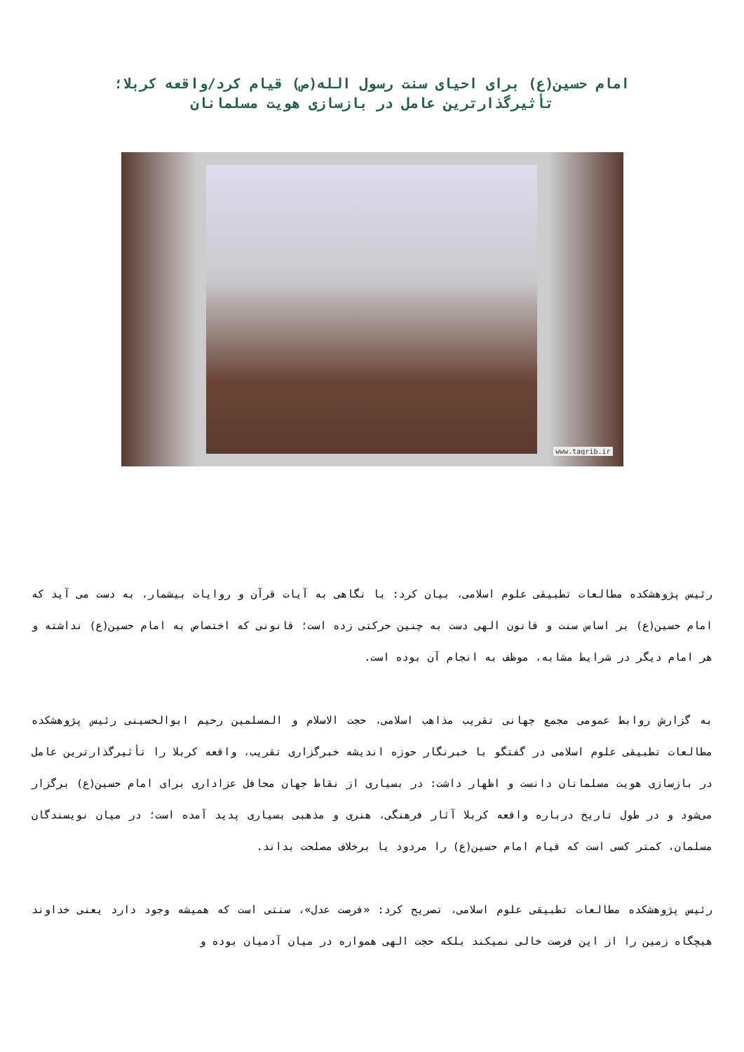امام حسین(ع) برای احیای سنت رسول الله(ص) قیام کرد/واقعه کربلا؛
تأثیرگذارترین عامل در بازسازی هویت مسلمانان
www.taqrib.ir
رئیس پژوهشکده مطالعات تطبیقی علوم اسلامی، بیان کرد: با نگاهی به آیات قرآن و روایات بیشمار، به دست می آید که امام حسین(ع) بر اساس سنت و قانون الهی دست به چنین حرکتی زده است؛ قانونی که اختصاص به امام حسین(ع) نداشته و هر امام دیگر در شرایط مشابه، موظف به انجام آن بوده است.
به گزارش روابط عمومی مجمع جهانی تقریب مذاهب اسلامی، حجت الاسلام و المسلمین رحیم ابوالحسینی رئیس پژوهشکده مطالعات تطبیقی علوم اسلامی در گفتگو با خبرنگار حوزه اندیشه خبرگزاری تقریب، واقعه کربلا را تأثیرگذارترین عامل در بازسازی هویت مسلمانان دانست و اظهار داشت: در بسیاری از نقاط جهان محافل عزاداری برای امام حسین(ع) برگزار می‌شود و در طول تاریخ درباره واقعه کربلا آثار فرهنگی، هنری و مذهبی بسیاری پدید آمده است؛ در میان نویسندگان مسلمان، کمتر کسی است که قیام امام حسین(ع) را مردود یا برخلاف مصلحت بداند.
رئیس پژوهشکده مطالعات تطبیقی علوم اسلامی، تصریح کرد: «فرصت عدل»، سنتی است که همیشه وجود دارد یعنی خداوند هیچگاه زمین را از این فرصت خالی نمیکند بلکه حجت الهی همواره در میان آدمیان بوده و